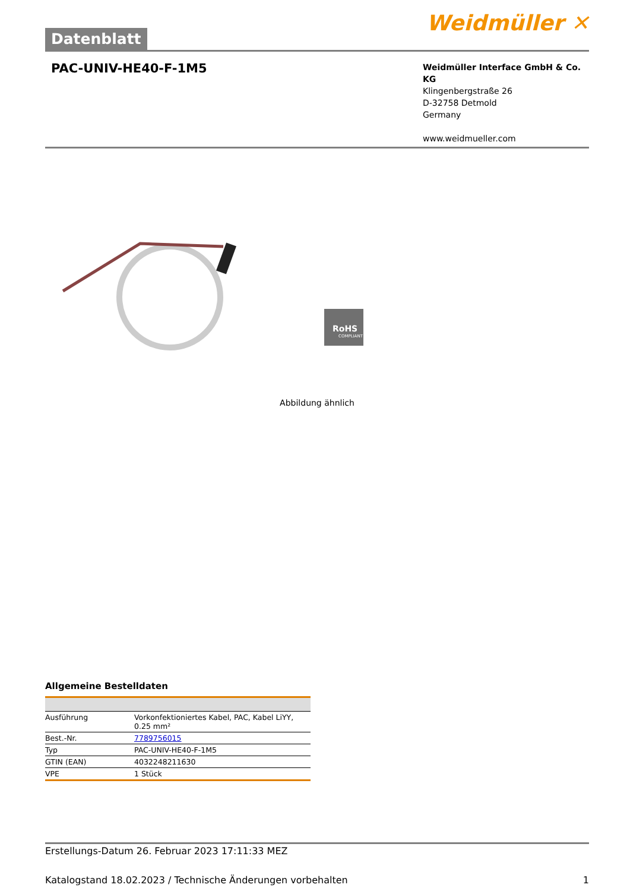Datenblatt
Weidmüller ✕
PAC-UNIV-HE40-F-1M5
Weidmüller Interface GmbH & Co. KG
Klingenbergstraße 26
D-32758 Detmold
Germany
www.weidmueller.com
RoHS
COMPLIANT
Abbildung ähnlich
Allgemeine Bestelldaten
| Ausführung | Vorkonfektioniertes Kabel, PAC, Kabel LiYY, 0.25 mm² |
| Best.-Nr. | 7789756015 |
| Typ | PAC-UNIV-HE40-F-1M5 |
| GTIN (EAN) | 4032248211630 |
| VPE | 1 Stück |
Erstellungs-Datum 26. Februar 2023 17:11:33 MEZ
Katalogstand 18.02.2023 / Technische Änderungen vorbehalten 1